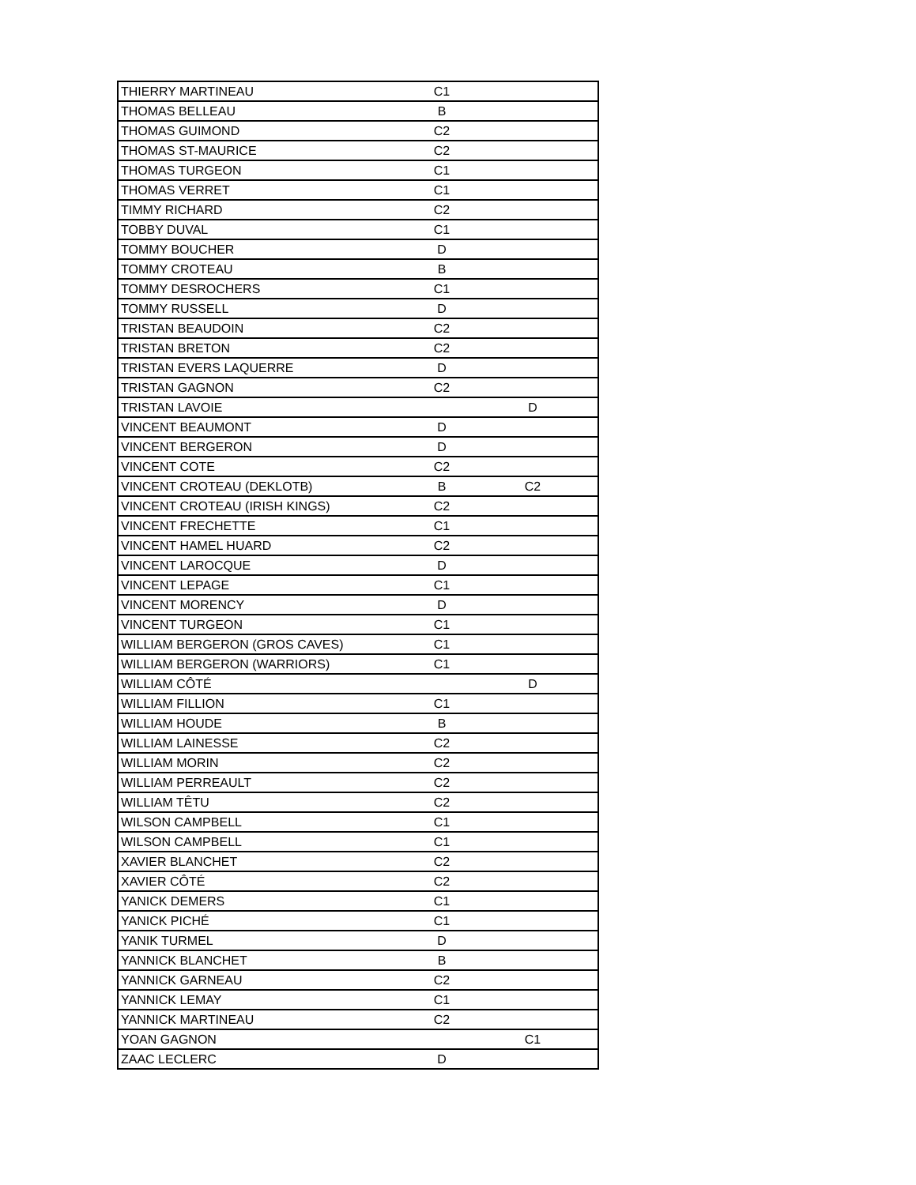| THIERRY MARTINEAU | C1 | |
| THOMAS BELLEAU | B | |
| THOMAS GUIMOND | C2 | |
| THOMAS ST-MAURICE | C2 | |
| THOMAS TURGEON | C1 | |
| THOMAS VERRET | C1 | |
| TIMMY RICHARD | C2 | |
| TOBBY DUVAL | C1 | |
| TOMMY BOUCHER | D | |
| TOMMY CROTEAU | B | |
| TOMMY DESROCHERS | C1 | |
| TOMMY RUSSELL | D | |
| TRISTAN BEAUDOIN | C2 | |
| TRISTAN BRETON | C2 | |
| TRISTAN EVERS LAQUERRE | D | |
| TRISTAN GAGNON | C2 | |
| TRISTAN LAVOIE | | D |
| VINCENT BEAUMONT | D | |
| VINCENT BERGERON | D | |
| VINCENT COTE | C2 | |
| VINCENT CROTEAU (DEKLOTB) | B | C2 |
| VINCENT CROTEAU (IRISH KINGS) | C2 | |
| VINCENT FRECHETTE | C1 | |
| VINCENT HAMEL HUARD | C2 | |
| VINCENT LAROCQUE | D | |
| VINCENT LEPAGE | C1 | |
| VINCENT MORENCY | D | |
| VINCENT TURGEON | C1 | |
| WILLIAM BERGERON (GROS CAVES) | C1 | |
| WILLIAM BERGERON (WARRIORS) | C1 | |
| WILLIAM CÔTÉ | | D |
| WILLIAM FILLION | C1 | |
| WILLIAM HOUDE | B | |
| WILLIAM LAINESSE | C2 | |
| WILLIAM MORIN | C2 | |
| WILLIAM PERREAULT | C2 | |
| WILLIAM TÊTU | C2 | |
| WILSON CAMPBELL | C1 | |
| WILSON CAMPBELL | C1 | |
| XAVIER BLANCHET | C2 | |
| XAVIER CÔTÉ | C2 | |
| YANICK DEMERS | C1 | |
| YANICK PICHÉ | C1 | |
| YANIK TURMEL | D | |
| YANNICK BLANCHET | B | |
| YANNICK GARNEAU | C2 | |
| YANNICK LEMAY | C1 | |
| YANNICK MARTINEAU | C2 | |
| YOAN GAGNON | | C1 |
| ZAAC LECLERC | D | |